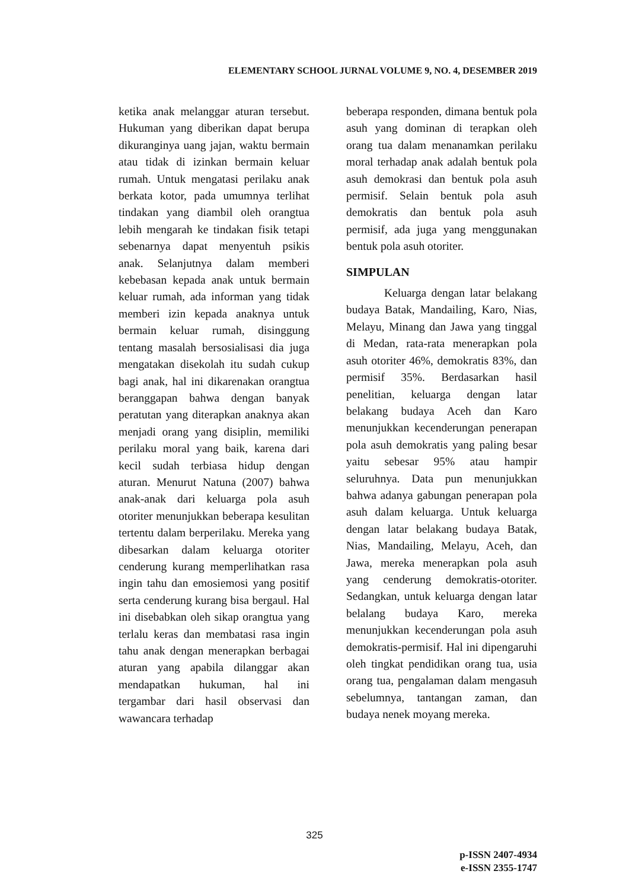ELEMENTARY SCHOOL JURNAL VOLUME 9, NO. 4, DESEMBER 2019
ketika anak melanggar aturan tersebut. Hukuman yang diberikan dapat berupa dikuranginya uang jajan, waktu bermain atau tidak di izinkan bermain keluar rumah. Untuk mengatasi perilaku anak berkata kotor, pada umumnya terlihat tindakan yang diambil oleh orangtua lebih mengarah ke tindakan fisik tetapi sebenarnya dapat menyentuh psikis anak. Selanjutnya dalam memberi kebebasan kepada anak untuk bermain keluar rumah, ada informan yang tidak memberi izin kepada anaknya untuk bermain keluar rumah, disinggung tentang masalah bersosialisasi dia juga mengatakan disekolah itu sudah cukup bagi anak, hal ini dikarenakan orangtua beranggapan bahwa dengan banyak peratutan yang diterapkan anaknya akan menjadi orang yang disiplin, memiliki perilaku moral yang baik, karena dari kecil sudah terbiasa hidup dengan aturan. Menurut Natuna (2007) bahwa anak-anak dari keluarga pola asuh otoriter menunjukkan beberapa kesulitan tertentu dalam berperilaku. Mereka yang dibesarkan dalam keluarga otoriter cenderung kurang memperlihatkan rasa ingin tahu dan emosiemosi yang positif serta cenderung kurang bisa bergaul. Hal ini disebabkan oleh sikap orangtua yang terlalu keras dan membatasi rasa ingin tahu anak dengan menerapkan berbagai aturan yang apabila dilanggar akan mendapatkan hukuman, hal ini tergambar dari hasil observasi dan wawancara terhadap
beberapa responden, dimana bentuk pola asuh yang dominan di terapkan oleh orang tua dalam menanamkan perilaku moral terhadap anak adalah bentuk pola asuh demokrasi dan bentuk pola asuh permisif. Selain bentuk pola asuh demokratis dan bentuk pola asuh permisif, ada juga yang menggunakan bentuk pola asuh otoriter.
SIMPULAN
Keluarga dengan latar belakang budaya Batak, Mandailing, Karo, Nias, Melayu, Minang dan Jawa yang tinggal di Medan, rata-rata menerapkan pola asuh otoriter 46%, demokratis 83%, dan permisif 35%. Berdasarkan hasil penelitian, keluarga dengan latar belakang budaya Aceh dan Karo menunjukkan kecenderungan penerapan pola asuh demokratis yang paling besar yaitu sebesar 95% atau hampir seluruhnya. Data pun menunjukkan bahwa adanya gabungan penerapan pola asuh dalam keluarga. Untuk keluarga dengan latar belakang budaya Batak, Nias, Mandailing, Melayu, Aceh, dan Jawa, mereka menerapkan pola asuh yang cenderung demokratis-otoriter. Sedangkan, untuk keluarga dengan latar belalang budaya Karo, mereka menunjukkan kecenderungan pola asuh demokratis-permisif. Hal ini dipengaruhi oleh tingkat pendidikan orang tua, usia orang tua, pengalaman dalam mengasuh sebelumnya, tantangan zaman, dan budaya nenek moyang mereka.
325
p-ISSN 2407-4934
e-ISSN 2355-1747